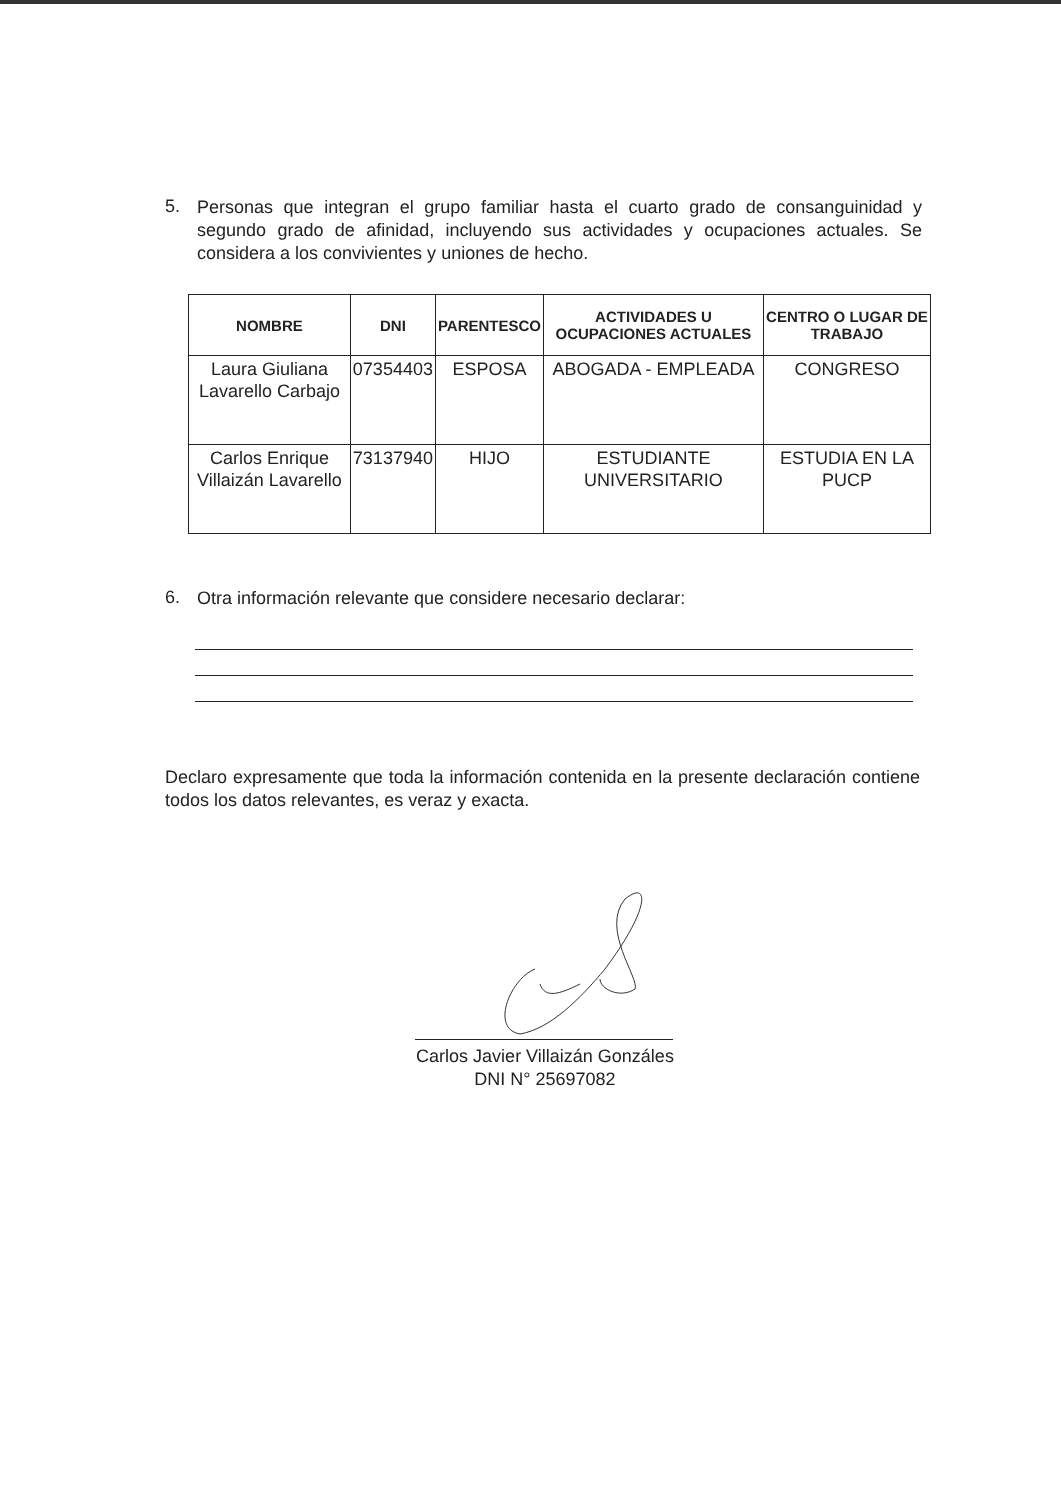5. Personas que integran el grupo familiar hasta el cuarto grado de consanguinidad y segundo grado de afinidad, incluyendo sus actividades y ocupaciones actuales. Se considera a los convivientes y uniones de hecho.
| NOMBRE | DNI | PARENTESCO | ACTIVIDADES U OCUPACIONES ACTUALES | CENTRO O LUGAR DE TRABAJO |
| --- | --- | --- | --- | --- |
| Laura Giuliana Lavarello Carbajo | 07354403 | ESPOSA | ABOGADA - EMPLEADA | CONGRESO |
| Carlos Enrique Villaizán Lavarello | 73137940 | HIJO | ESTUDIANTE UNIVERSITARIO | ESTUDIA EN LA PUCP |
6. Otra información relevante que considere necesario declarar:
Declaro expresamente que toda la información contenida en la presente declaración contiene todos los datos relevantes, es veraz y exacta.
Carlos Javier Villaizán Gonzáles
DNI N° 25697082